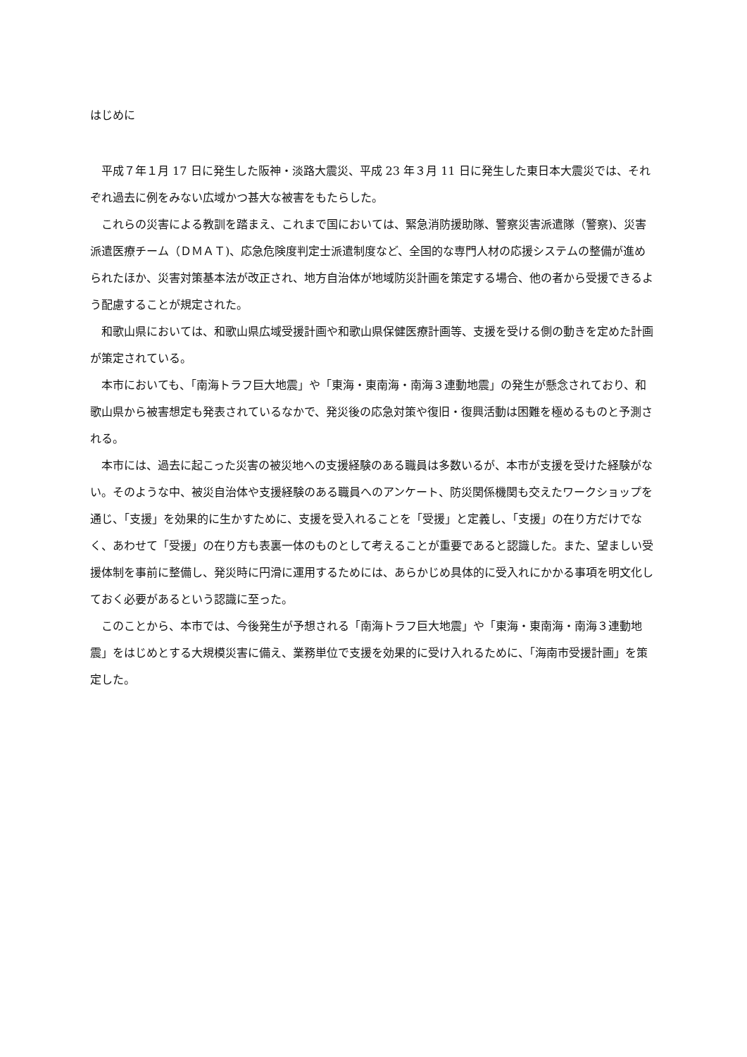はじめに
平成７年１月 17 日に発生した阪神・淡路大震災、平成 23 年３月 11 日に発生した東日本大震災では、それぞれ過去に例をみない広域かつ甚大な被害をもたらした。
これらの災害による教訓を踏まえ、これまで国においては、緊急消防援助隊、警察災害派遣隊（警察)、災害派遣医療チーム（ＤＭＡＴ)、応急危険度判定士派遣制度など、全国的な専門人材の応援システムの整備が進められたほか、災害対策基本法が改正され、地方自治体が地域防災計画を策定する場合、他の者から受援できるよう配慮することが規定された。
和歌山県においては、和歌山県広域受援計画や和歌山県保健医療計画等、支援を受ける側の動きを定めた計画が策定されている。
本市においても、「南海トラフ巨大地震」や「東海・東南海・南海３連動地震」の発生が懸念されており、和歌山県から被害想定も発表されているなかで、発災後の応急対策や復旧・復興活動は困難を極めるものと予測される。
本市には、過去に起こった災害の被災地への支援経験のある職員は多数いるが、本市が支援を受けた経験がない。そのような中、被災自治体や支援経験のある職員へのアンケート、防災関係機関も交えたワークショップを通じ、「支援」を効果的に生かすために、支援を受入れることを「受援」と定義し、「支援」の在り方だけでなく、あわせて「受援」の在り方も表裏一体のものとして考えることが重要であると認識した。また、望ましい受援体制を事前に整備し、発災時に円滑に運用するためには、あらかじめ具体的に受入れにかかる事項を明文化しておく必要があるという認識に至った。
このことから、本市では、今後発生が予想される「南海トラフ巨大地震」や「東海・東南海・南海３連動地震」をはじめとする大規模災害に備え、業務単位で支援を効果的に受け入れるために、「海南市受援計画」を策定した。